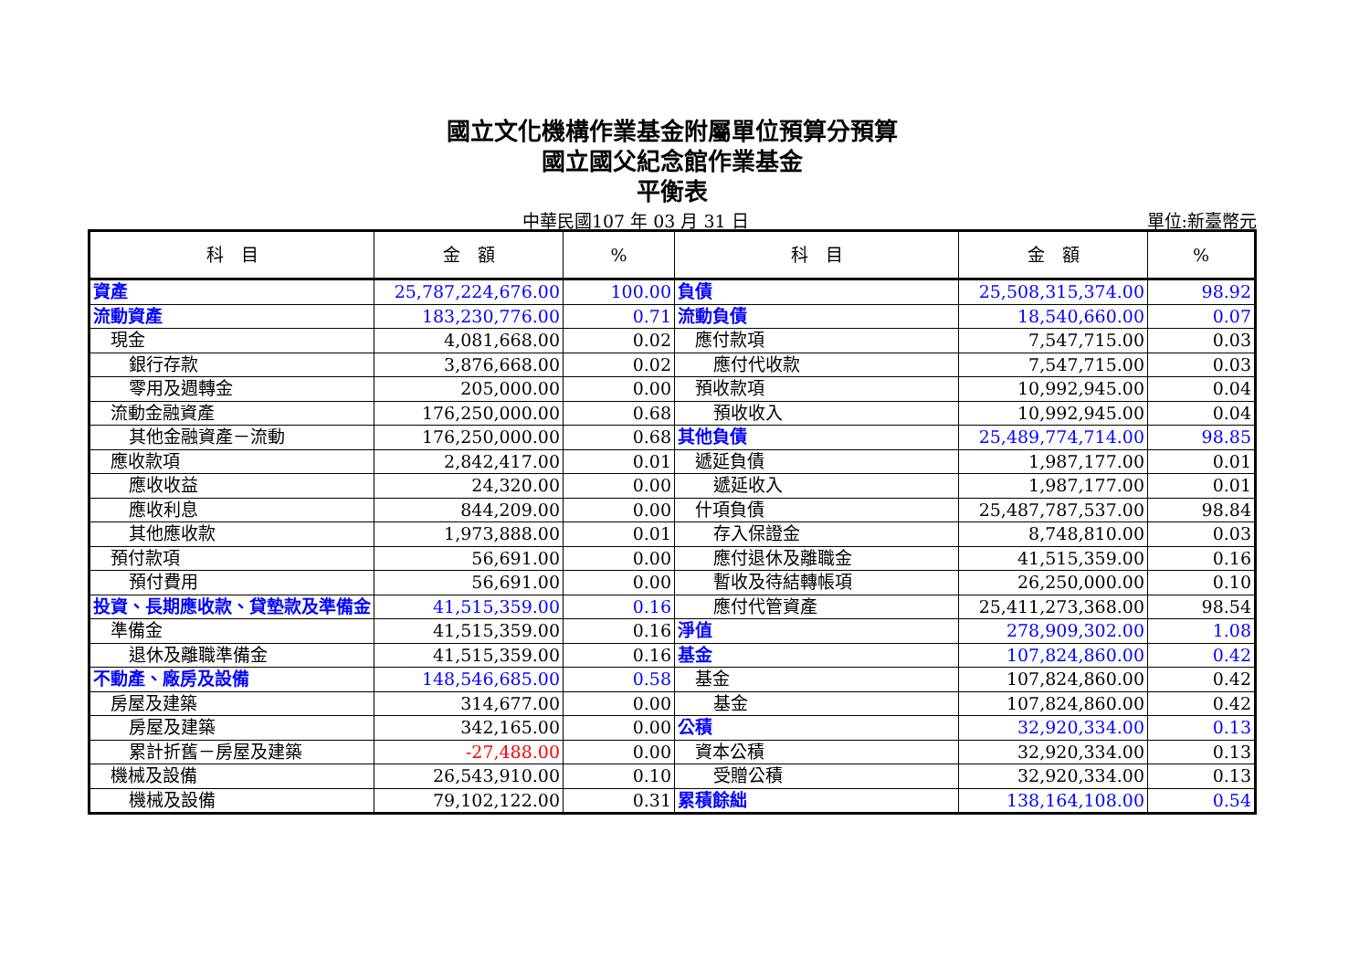國立文化機構作業基金附屬單位預算分預算
國立國父紀念館作業基金
平衡表
中華民國107 年 03 月 31 日 單位:新臺幣元
| 科 目 | 金 額 | % | 科 目 | 金 額 | % |
| --- | --- | --- | --- | --- | --- |
| 資產 | 25,787,224,676.00 | 100.00 | 負債 | 25,508,315,374.00 | 98.92 |
| 流動資產 | 183,230,776.00 | 0.71 | 流動負債 | 18,540,660.00 | 0.07 |
| 現金 | 4,081,668.00 | 0.02 | 應付款項 | 7,547,715.00 | 0.03 |
| 銀行存款 | 3,876,668.00 | 0.02 | 應付代收款 | 7,547,715.00 | 0.03 |
| 零用及週轉金 | 205,000.00 | 0.00 | 預收款項 | 10,992,945.00 | 0.04 |
| 流動金融資產 | 176,250,000.00 | 0.68 | 預收收入 | 10,992,945.00 | 0.04 |
| 其他金融資產－流動 | 176,250,000.00 | 0.68 | 其他負債 | 25,489,774,714.00 | 98.85 |
| 應收款項 | 2,842,417.00 | 0.01 | 遞延負債 | 1,987,177.00 | 0.01 |
| 應收收益 | 24,320.00 | 0.00 | 遞延收入 | 1,987,177.00 | 0.01 |
| 應收利息 | 844,209.00 | 0.00 | 什項負債 | 25,487,787,537.00 | 98.84 |
| 其他應收款 | 1,973,888.00 | 0.01 | 存入保證金 | 8,748,810.00 | 0.03 |
| 預付款項 | 56,691.00 | 0.00 | 應付退休及離職金 | 41,515,359.00 | 0.16 |
| 預付費用 | 56,691.00 | 0.00 | 暫收及待結轉帳項 | 26,250,000.00 | 0.10 |
| 投資、長期應收款、貸墊款及準備金 | 41,515,359.00 | 0.16 | 應付代管資產 | 25,411,273,368.00 | 98.54 |
| 準備金 | 41,515,359.00 | 0.16 | 淨值 | 278,909,302.00 | 1.08 |
| 退休及離職準備金 | 41,515,359.00 | 0.16 | 基金 | 107,824,860.00 | 0.42 |
| 不動產、廠房及設備 | 148,546,685.00 | 0.58 | 基金 | 107,824,860.00 | 0.42 |
| 房屋及建築 | 314,677.00 | 0.00 | 基金 | 107,824,860.00 | 0.42 |
| 房屋及建築 | 342,165.00 | 0.00 | 公積 | 32,920,334.00 | 0.13 |
| 累計折舊－房屋及建築 | -27,488.00 | 0.00 | 資本公積 | 32,920,334.00 | 0.13 |
| 機械及設備 | 26,543,910.00 | 0.10 | 受贈公積 | 32,920,334.00 | 0.13 |
| 機械及設備 | 79,102,122.00 | 0.31 | 累積餘絀 | 138,164,108.00 | 0.54 |